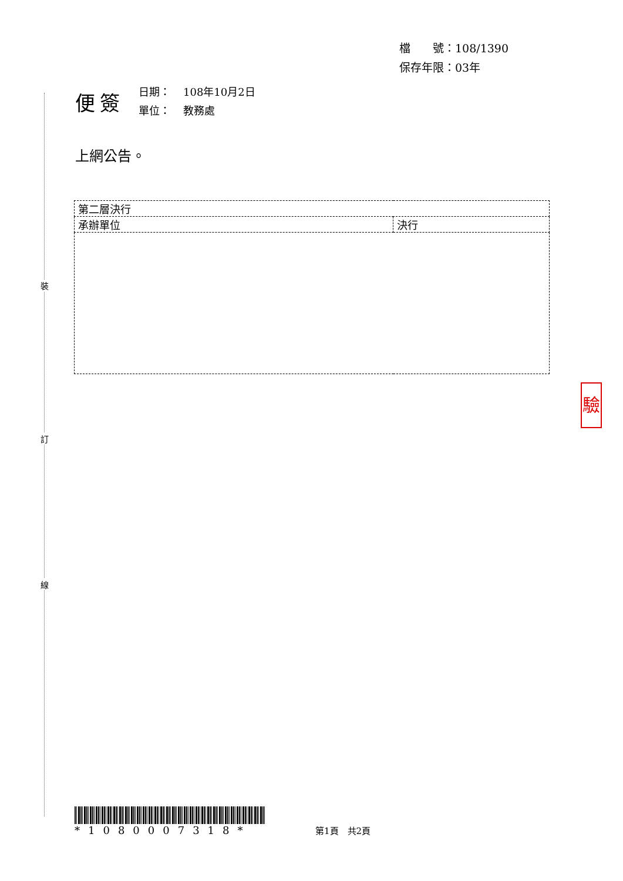檔　　號：108/1390
保存年限：03年
便簽
| 日期： | 108年10月2日 |
| 單位： | 教務處 |
上網公告。
| 第二層決行 | |
| 承辦單位 | 決行 |
驗
*1080007318*
第1頁　共2頁
裝
訂
線